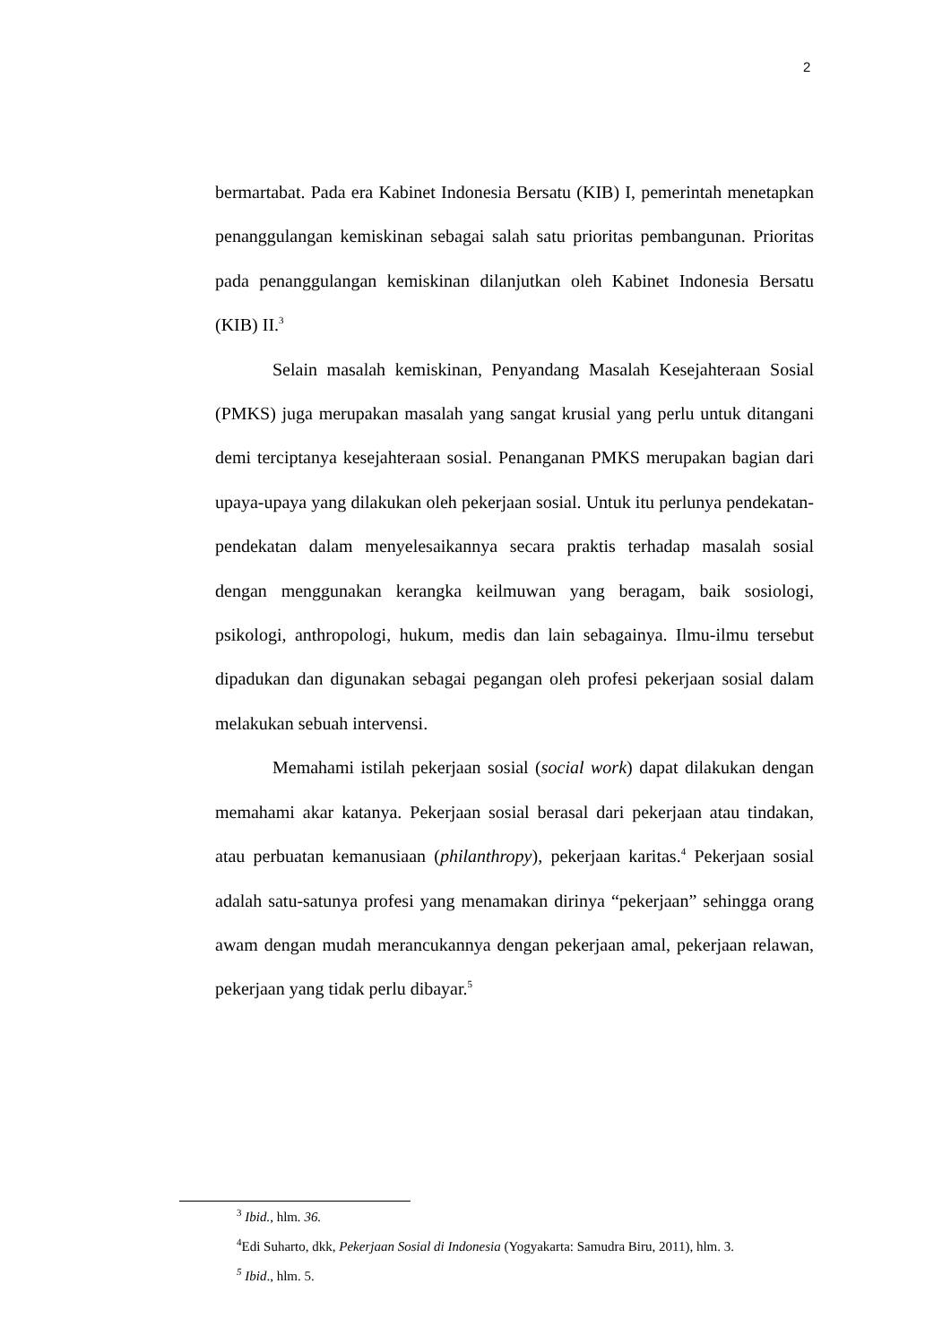2
bermartabat. Pada era Kabinet Indonesia Bersatu (KIB) I, pemerintah menetapkan penanggulangan kemiskinan sebagai salah satu prioritas pembangunan. Prioritas pada penanggulangan kemiskinan dilanjutkan oleh Kabinet Indonesia Bersatu (KIB) II.<sup>3</sup>
Selain masalah kemiskinan, Penyandang Masalah Kesejahteraan Sosial (PMKS) juga merupakan masalah yang sangat krusial yang perlu untuk ditangani demi terciptanya kesejahteraan sosial. Penanganan PMKS merupakan bagian dari upaya-upaya yang dilakukan oleh pekerjaan sosial. Untuk itu perlunya pendekatan-pendekatan dalam menyelesaikannya secara praktis terhadap masalah sosial dengan menggunakan kerangka keilmuwan yang beragam, baik sosiologi, psikologi, anthropologi, hukum, medis dan lain sebagainya. Ilmu-ilmu tersebut dipadukan dan digunakan sebagai pegangan oleh profesi pekerjaan sosial dalam melakukan sebuah intervensi.
Memahami istilah pekerjaan sosial (social work) dapat dilakukan dengan memahami akar katanya. Pekerjaan sosial berasal dari pekerjaan atau tindakan, atau perbuatan kemanusiaan (philanthropy), pekerjaan karitas.<sup>4</sup> Pekerjaan sosial adalah satu-satunya profesi yang menamakan dirinya “pekerjaan” sehingga orang awam dengan mudah merancukannya dengan pekerjaan amal, pekerjaan relawan, pekerjaan yang tidak perlu dibayar.<sup>5</sup>
<sup>3</sup> Ibid., hlm. 36.
<sup>4</sup> Edi Suharto, dkk, Pekerjaan Sosial di Indonesia (Yogyakarta: Samudra Biru, 2011), hlm. 3.
<sup>5</sup> Ibid., hlm. 5.